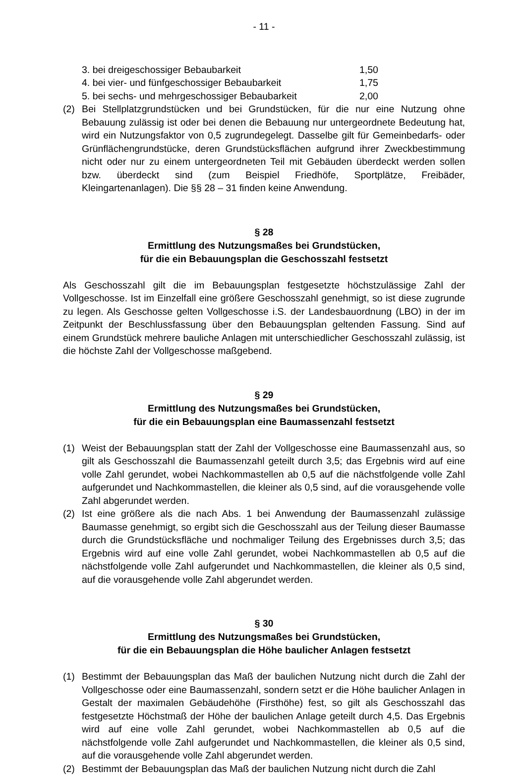- 11 -
3. bei dreigeschossiger Bebaubarkeit 1,50
4. bei vier- und fünfgeschossiger Bebaubarkeit 1,75
5. bei sechs- und mehrgeschossiger Bebaubarkeit 2,00
(2) Bei Stellplatzgrundstücken und bei Grundstücken, für die nur eine Nutzung ohne Bebauung zulässig ist oder bei denen die Bebauung nur untergeordnete Bedeutung hat, wird ein Nutzungsfaktor von 0,5 zugrundegelegt. Dasselbe gilt für Gemeinbedarfs- oder Grünflächengrundstücke, deren Grundstücksflächen aufgrund ihrer Zweckbestimmung nicht oder nur zu einem untergeordneten Teil mit Gebäuden überdeckt werden sollen bzw. überdeckt sind (zum Beispiel Friedhöfe, Sportplätze, Freibäder, Kleingartenanlagen). Die §§ 28 – 31 finden keine Anwendung.
§ 28
Ermittlung des Nutzungsmaßes bei Grundstücken,
für die ein Bebauungsplan die Geschosszahl festsetzt
Als Geschosszahl gilt die im Bebauungsplan festgesetzte höchstzulässige Zahl der Vollgeschosse. Ist im Einzelfall eine größere Geschosszahl genehmigt, so ist diese zugrunde zu legen. Als Geschosse gelten Vollgeschosse i.S. der Landesbauordnung (LBO) in der im Zeitpunkt der Beschlussfassung über den Bebauungsplan geltenden Fassung. Sind auf einem Grundstück mehrere bauliche Anlagen mit unterschiedlicher Geschosszahl zulässig, ist die höchste Zahl der Vollgeschosse maßgebend.
§ 29
Ermittlung des Nutzungsmaßes bei Grundstücken,
für die ein Bebauungsplan eine Baumassenzahl festsetzt
(1) Weist der Bebauungsplan statt der Zahl der Vollgeschosse eine Baumassenzahl aus, so gilt als Geschosszahl die Baumassenzahl geteilt durch 3,5; das Ergebnis wird auf eine volle Zahl gerundet, wobei Nachkommastellen ab 0,5 auf die nächstfolgende volle Zahl aufgerundet und Nachkommastellen, die kleiner als 0,5 sind, auf die vorausgehende volle Zahl abgerundet werden.
(2) Ist eine größere als die nach Abs. 1 bei Anwendung der Baumassenzahl zulässige Baumasse genehmigt, so ergibt sich die Geschosszahl aus der Teilung dieser Baumasse durch die Grundstücksfläche und nochmaliger Teilung des Ergebnisses durch 3,5; das Ergebnis wird auf eine volle Zahl gerundet, wobei Nachkommastellen ab 0,5 auf die nächstfolgende volle Zahl aufgerundet und Nachkommastellen, die kleiner als 0,5 sind, auf die vorausgehende volle Zahl abgerundet werden.
§ 30
Ermittlung des Nutzungsmaßes bei Grundstücken,
für die ein Bebauungsplan die Höhe baulicher Anlagen festsetzt
(1) Bestimmt der Bebauungsplan das Maß der baulichen Nutzung nicht durch die Zahl der Vollgeschosse oder eine Baumassenzahl, sondern setzt er die Höhe baulicher Anlagen in Gestalt der maximalen Gebäudehöhe (Firsthöhe) fest, so gilt als Geschosszahl das festgesetzte Höchstmaß der Höhe der baulichen Anlage geteilt durch 4,5. Das Ergebnis wird auf eine volle Zahl gerundet, wobei Nachkommastellen ab 0,5 auf die nächstfolgende volle Zahl aufgerundet und Nachkommastellen, die kleiner als 0,5 sind, auf die vorausgehende volle Zahl abgerundet werden.
(2) Bestimmt der Bebauungsplan das Maß der baulichen Nutzung nicht durch die Zahl